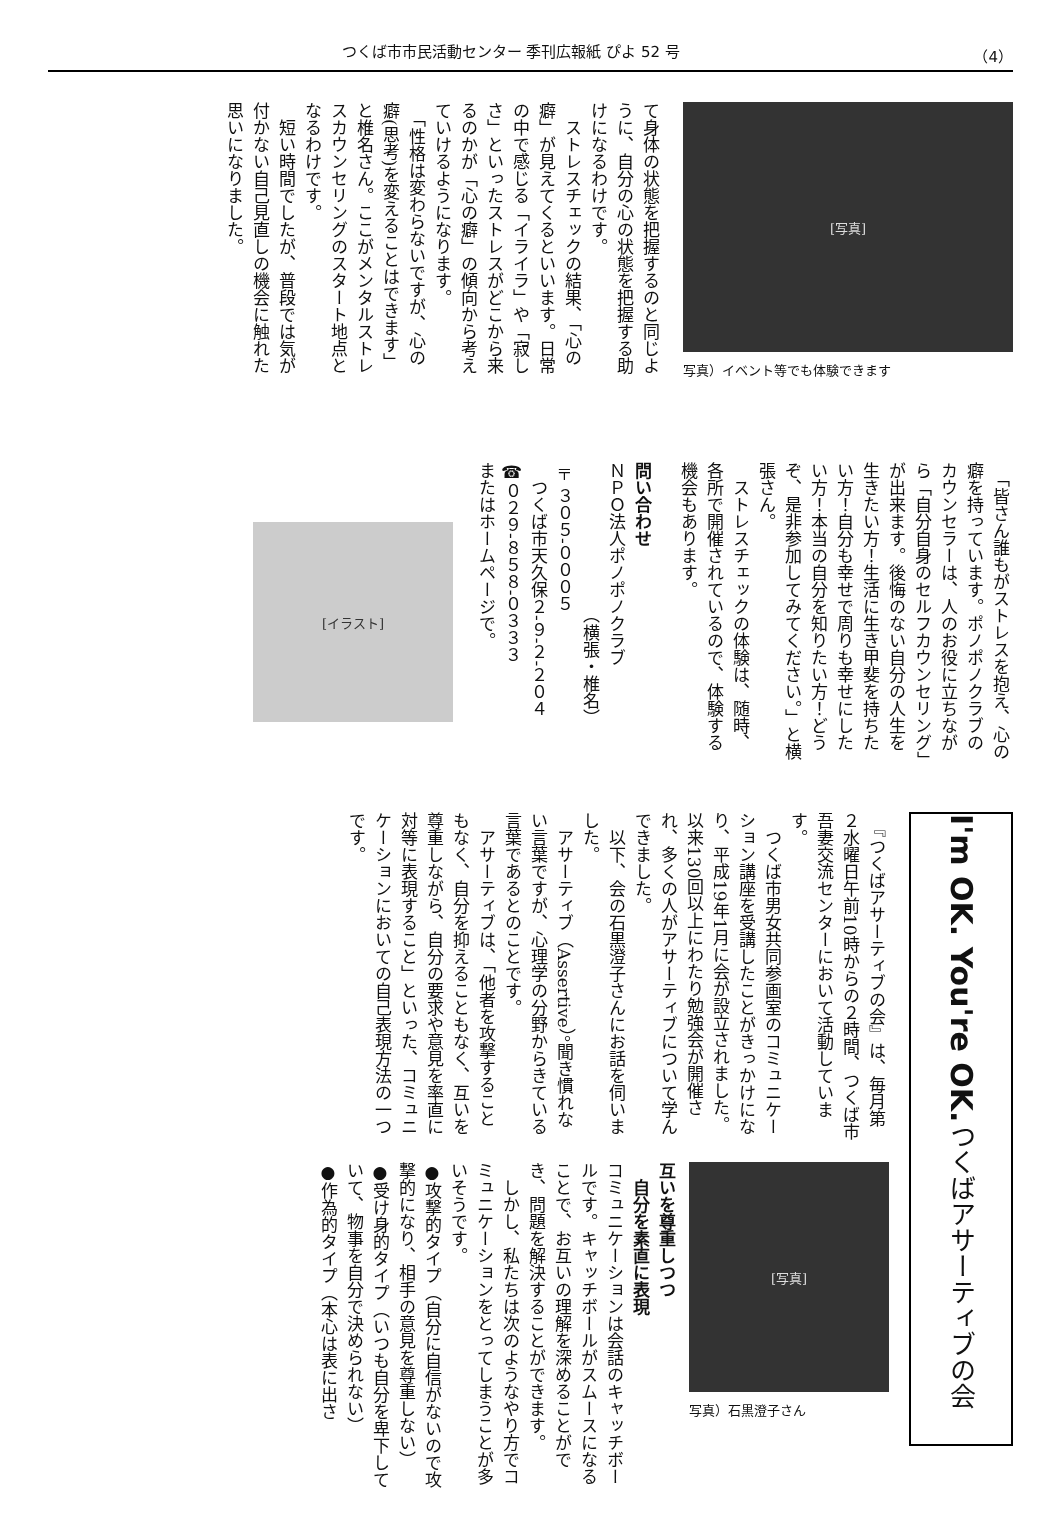つくば市市民活動センター 季刊広報紙 ぴよ 52 号 （4）
[写真]
写真）イベント等でも体験できます
て身体の状態を把握するのと同じように、自分の心の状態を把握する助けになるわけです。
　ストレスチェックの結果、「心の癖」が見えてくるといいます。日常の中で感じる「イライラ」や「寂しさ」といったストレスがどこから来るのかが「心の癖」の傾向から考えていけるようになります。
　「性格は変わらないですが、心の癖(思考)を変えることはできます」と椎名さん。ここがメンタルストレスカウンセリングのスタート地点となるわけです。
　短い時間でしたが、普段では気が付かない自己見直しの機会に触れた思いになりました。
　「皆さん誰もがストレスを抱え、心の癖を持っています。ポノポノクラブのカウンセラーは、人のお役に立ちながら「自分自身のセルフカウンセリング」が出来ます。後悔のない自分の人生を生きたい方！生活に生き甲斐を持ちたい方！自分も幸せで周りも幸せにしたい方！本当の自分を知りたい方！どうぞ、是非参加してみてください。」と横張さん。
　ストレスチェックの体験は、随時、各所で開催されているので、体験する機会もあります。
問い合わせ
ＮＰＯ法人ポノポノクラブ
　　　　　　　　　（横張・椎名）
〒３０５-０００５
　つくば市天久保２-９-２-２０４
☎０２９-８５８-０３３３
またはホームページで。
[イラスト]
I'm OK. You're OK. つくばアサーティブの会
　『つくばアサーティブの会』は、毎月第２水曜日午前10時からの２時間、つくば市吾妻交流センターにおいて活動しています。
　つくば市男女共同参画室のコミュニケーション講座を受講したことがきっかけになり、平成19年1月に会が設立されました。以来130回以上にわたり勉強会が開催され、多くの人がアサーティブについて学んできました。
　以下、会の石黒澄子さんにお話を伺いました。
　アサーティブ（Assertive）。聞き慣れない言葉ですが、心理学の分野からきている言葉であるとのことです。
　アサーティブは、「他者を攻撃することもなく、自分を抑えることもなく、互いを尊重しながら、自分の要求や意見を率直に対等に表現すること」といった、コミュニケーションにおいての自己表現方法の一つです。
[写真]
写真）石黒澄子さん
互いを尊重しつつ
　自分を素直に表現
コミュニケーションは会話のキャッチボールです。キャッチボールがスムースになることで、お互いの理解を深めることができ、問題を解決することができます。
　しかし、私たちは次のようなやり方でコミュニケーションをとってしまうことが多いそうです。
●攻撃的タイプ（自分に自信がないので攻撃的になり、相手の意見を尊重しない）
●受け身的タイプ（いつも自分を卑下していて、物事を自分で決められない）
●作為的タイプ（本心は表に出さ